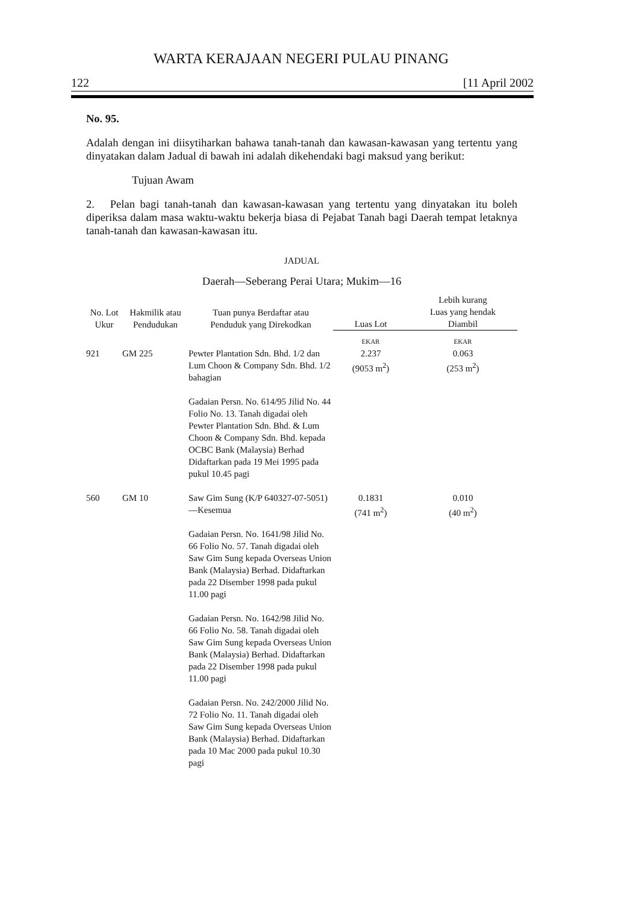WARTA KERAJAAN NEGERI PULAU PINANG
122 [11 April 2002
No. 95.
Adalah dengan ini diisytiharkan bahawa tanah-tanah dan kawasan-kawasan yang tertentu yang dinyatakan dalam Jadual di bawah ini adalah dikehendaki bagi maksud yang berikut:
Tujuan Awam
2. Pelan bagi tanah-tanah dan kawasan-kawasan yang tertentu yang dinyatakan itu boleh diperiksa dalam masa waktu-waktu bekerja biasa di Pejabat Tanah bagi Daerah tempat letaknya tanah-tanah dan kawasan-kawasan itu.
JADUAL
Daerah—Seberang Perai Utara; Mukim—16
| No. Lot Ukur | Hakmilik atau Pendudukan | Tuan punya Berdaftar atau Penduduk yang Direkodkan | Luas Lot | Lebih kurang Luas yang hendak Diambil |
| --- | --- | --- | --- | --- |
| | | | EKAR | EKAR |
| 921 | GM 225 | Pewter Plantation Sdn. Bhd. 1/2 dan Lum Choon & Company Sdn. Bhd. 1/2 bahagian Gadaian Persn. No. 614/95 Jilid No. 44 Folio No. 13. Tanah digadai oleh Pewter Plantation Sdn. Bhd. & Lum Choon & Company Sdn. Bhd. kepada OCBC Bank (Malaysia) Berhad Didaftarkan pada 19 Mei 1995 pada pukul 10.45 pagi | 2.237 (9053 m<sup>2</sup>) | 0.063 (253 m<sup>2</sup>) |
| 560 | GM 10 | Saw Gim Sung (K/P 640327-07-5051)—Kesemua Gadaian Persn. No. 1641/98 Jilid No. 66 Folio No. 57. Tanah digadai oleh Saw Gim Sung kepada Overseas Union Bank (Malaysia) Berhad. Didaftarkan pada 22 Disember 1998 pada pukul 11.00 pagi Gadaian Persn. No. 1642/98 Jilid No. 66 Folio No. 58. Tanah digadai oleh Saw Gim Sung kepada Overseas Union Bank (Malaysia) Berhad. Didaftarkan pada 22 Disember 1998 pada pukul 11.00 pagi Gadaian Persn. No. 242/2000 Jilid No. 72 Folio No. 11. Tanah digadai oleh Saw Gim Sung kepada Overseas Union Bank (Malaysia) Berhad. Didaftarkan pada 10 Mac 2000 pada pukul 10.30 pagi | 0.1831 (741 m<sup>2</sup>) | 0.010 (40 m<sup>2</sup>) |